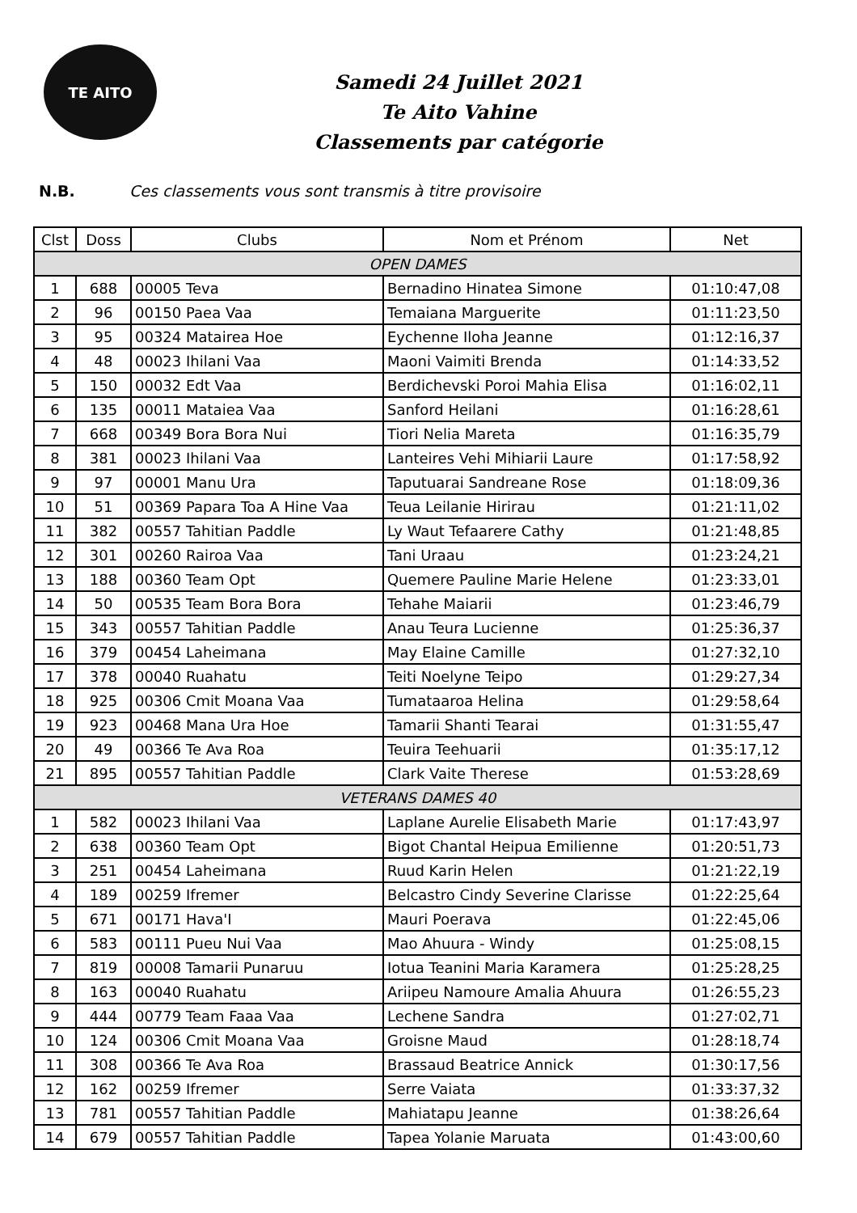TE AITO
Samedi 24 Juillet 2021
Te Aito Vahine
Classements par catégorie
N.B. Ces classements vous sont transmis à titre provisoire
| Clst | Doss | Clubs | Nom et Prénom | Net |
| --- | --- | --- | --- | --- |
| OPEN DAMES | | | | |
| 1 | 688 | 00005 Teva | Bernadino Hinatea Simone | 01:10:47,08 |
| 2 | 96 | 00150 Paea Vaa | Temaiana Marguerite | 01:11:23,50 |
| 3 | 95 | 00324 Matairea Hoe | Eychenne Iloha Jeanne | 01:12:16,37 |
| 4 | 48 | 00023 Ihilani Vaa | Maoni Vaimiti Brenda | 01:14:33,52 |
| 5 | 150 | 00032 Edt Vaa | Berdichevski Poroi Mahia Elisa | 01:16:02,11 |
| 6 | 135 | 00011 Mataiea Vaa | Sanford Heilani | 01:16:28,61 |
| 7 | 668 | 00349 Bora Bora Nui | Tiori Nelia Mareta | 01:16:35,79 |
| 8 | 381 | 00023 Ihilani Vaa | Lanteires Vehi Mihiarii Laure | 01:17:58,92 |
| 9 | 97 | 00001 Manu Ura | Taputuarai Sandreane Rose | 01:18:09,36 |
| 10 | 51 | 00369 Papara Toa A Hine Vaa | Teua Leilanie Hirirau | 01:21:11,02 |
| 11 | 382 | 00557 Tahitian Paddle | Ly Waut Tefaarere Cathy | 01:21:48,85 |
| 12 | 301 | 00260 Rairoa Vaa | Tani Uraau | 01:23:24,21 |
| 13 | 188 | 00360 Team Opt | Quemere Pauline Marie Helene | 01:23:33,01 |
| 14 | 50 | 00535 Team Bora Bora | Tehahe Maiarii | 01:23:46,79 |
| 15 | 343 | 00557 Tahitian Paddle | Anau Teura Lucienne | 01:25:36,37 |
| 16 | 379 | 00454 Laheimana | May Elaine Camille | 01:27:32,10 |
| 17 | 378 | 00040 Ruahatu | Teiti Noelyne Teipo | 01:29:27,34 |
| 18 | 925 | 00306 Cmit Moana Vaa | Tumataaroa Helina | 01:29:58,64 |
| 19 | 923 | 00468 Mana Ura Hoe | Tamarii Shanti Tearai | 01:31:55,47 |
| 20 | 49 | 00366 Te Ava Roa | Teuira Teehuarii | 01:35:17,12 |
| 21 | 895 | 00557 Tahitian Paddle | Clark Vaite Therese | 01:53:28,69 |
| VETERANS DAMES 40 | | | | |
| 1 | 582 | 00023 Ihilani Vaa | Laplane Aurelie Elisabeth Marie | 01:17:43,97 |
| 2 | 638 | 00360 Team Opt | Bigot Chantal Heipua Emilienne | 01:20:51,73 |
| 3 | 251 | 00454 Laheimana | Ruud Karin Helen | 01:21:22,19 |
| 4 | 189 | 00259 Ifremer | Belcastro Cindy Severine Clarisse | 01:22:25,64 |
| 5 | 671 | 00171 Hava'I | Mauri Poerava | 01:22:45,06 |
| 6 | 583 | 00111 Pueu Nui Vaa | Mao Ahuura - Windy | 01:25:08,15 |
| 7 | 819 | 00008 Tamarii Punaruu | Iotua Teanini Maria Karamera | 01:25:28,25 |
| 8 | 163 | 00040 Ruahatu | Ariipeu Namoure Amalia Ahuura | 01:26:55,23 |
| 9 | 444 | 00779 Team Faaa Vaa | Lechene Sandra | 01:27:02,71 |
| 10 | 124 | 00306 Cmit Moana Vaa | Groisne Maud | 01:28:18,74 |
| 11 | 308 | 00366 Te Ava Roa | Brassaud Beatrice Annick | 01:30:17,56 |
| 12 | 162 | 00259 Ifremer | Serre Vaiata | 01:33:37,32 |
| 13 | 781 | 00557 Tahitian Paddle | Mahiatapu Jeanne | 01:38:26,64 |
| 14 | 679 | 00557 Tahitian Paddle | Tapea Yolanie Maruata | 01:43:00,60 |